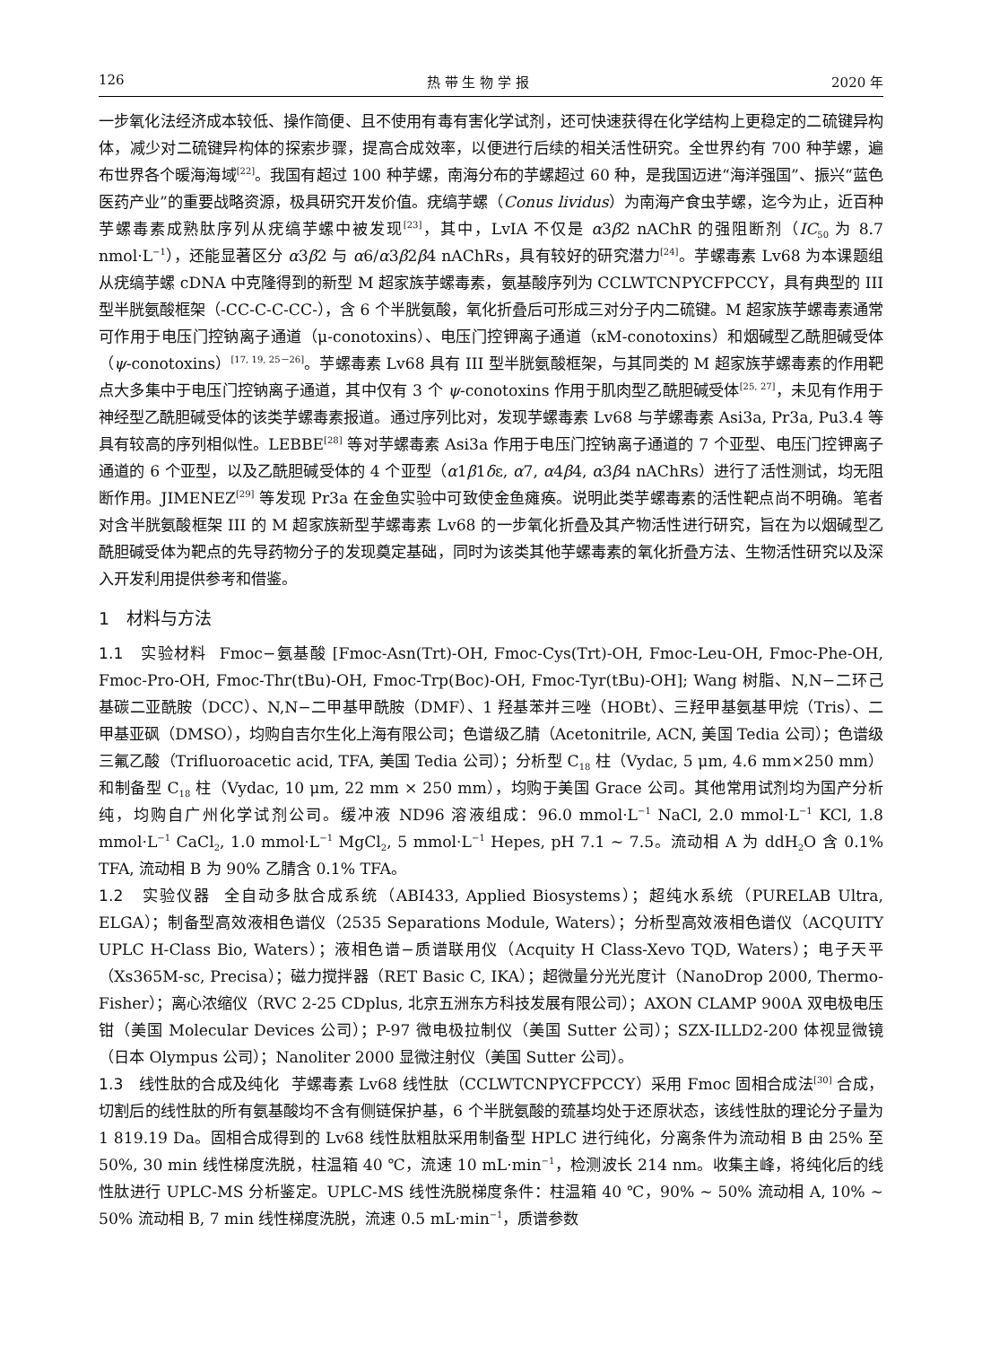126 热 带 生 物 学 报 2020 年
一步氧化法经济成本较低、操作简便、且不使用有毒有害化学试剂，还可快速获得在化学结构上更稳定的二硫键异构体，减少对二硫键异构体的探索步骤，提高合成效率，以便进行后续的相关活性研究。全世界约有 700 种芋螺，遍布世界各个暖海海域<sup>[22]</sup>。我国有超过 100 种芋螺，南海分布的芋螺超过 60 种，是我国迈进“海洋强国”、振兴“蓝色医药产业”的重要战略资源，极具研究开发价值。疣缟芋螺（Conus lividus）为南海产食虫芋螺，迄今为止，近百种芋螺毒素成熟肽序列从疣缟芋螺中被发现<sup>[23]</sup>，其中，LvIA 不仅是 α3β2 nAChR 的强阻断剂（IC<sub>50</sub> 为 8.7 nmol·L<sup>−1</sup>），还能显著区分 α3β2 与 α6/α3β2β4 nAChRs，具有较好的研究潜力<sup>[24]</sup>。芋螺毒素 Lv68 为本课题组从疣缟芋螺 cDNA 中克隆得到的新型 M 超家族芋螺毒素，氨基酸序列为 CCLWTCNPYCFPCCY，具有典型的 III 型半胱氨酸框架（-CC-C-C-CC-），含 6 个半胱氨酸，氧化折叠后可形成三对分子内二硫键。M 超家族芋螺毒素通常可作用于电压门控钠离子通道（μ-conotoxins）、电压门控钾离子通道（κM-conotoxins）和烟碱型乙酰胆碱受体（ψ-conotoxins）<sup>[17, 19, 25－26]</sup>。芋螺毒素 Lv68 具有 III 型半胱氨酸框架，与其同类的 M 超家族芋螺毒素的作用靶点大多集中于电压门控钠离子通道，其中仅有 3 个 ψ-conotoxins 作用于肌肉型乙酰胆碱受体<sup>[25, 27]</sup>，未见有作用于神经型乙酰胆碱受体的该类芋螺毒素报道。通过序列比对，发现芋螺毒素 Lv68 与芋螺毒素 Asi3a, Pr3a, Pu3.4 等具有较高的序列相似性。LEBBE<sup>[28]</sup> 等对芋螺毒素 Asi3a 作用于电压门控钠离子通道的 7 个亚型、电压门控钾离子通道的 6 个亚型，以及乙酰胆碱受体的 4 个亚型（α1β1δε, α7, α4β4, α3β4 nAChRs）进行了活性测试，均无阻断作用。JIMENEZ<sup>[29]</sup> 等发现 Pr3a 在金鱼实验中可致使金鱼瘫痪。说明此类芋螺毒素的活性靶点尚不明确。笔者对含半胱氨酸框架 III 的 M 超家族新型芋螺毒素 Lv68 的一步氧化折叠及其产物活性进行研究，旨在为以烟碱型乙酰胆碱受体为靶点的先导药物分子的发现奠定基础，同时为该类其他芋螺毒素的氧化折叠方法、生物活性研究以及深入开发利用提供参考和借鉴。
1　材料与方法
1.1　实验材料 Fmoc−氨基酸 [Fmoc-Asn(Trt)-OH, Fmoc-Cys(Trt)-OH, Fmoc-Leu-OH, Fmoc-Phe-OH, Fmoc-Pro-OH, Fmoc-Thr(tBu)-OH, Fmoc-Trp(Boc)-OH, Fmoc-Tyr(tBu)-OH]; Wang 树脂、N,N−二环己基碳二亚酰胺（DCC）、N,N−二甲基甲酰胺（DMF）、1 羟基苯并三唑（HOBt）、三羟甲基氨基甲烷（Tris）、二甲基亚砜（DMSO），均购自吉尔生化上海有限公司；色谱级乙腈（Acetonitrile, ACN, 美国 Tedia 公司）；色谱级三氟乙酸（Trifluoroacetic acid, TFA, 美国 Tedia 公司）；分析型 C<sub>18</sub> 柱（Vydac, 5 μm, 4.6 mm×250 mm）和制备型 C<sub>18</sub> 柱（Vydac, 10 μm, 22 mm × 250 mm），均购于美国 Grace 公司。其他常用试剂均为国产分析纯，均购自广州化学试剂公司。缓冲液 ND96 溶液组成：96.0 mmol·L<sup>−1</sup> NaCl, 2.0 mmol·L<sup>−1</sup> KCl, 1.8 mmol·L<sup>−1</sup> CaCl<sub>2</sub>, 1.0 mmol·L<sup>−1</sup> MgCl<sub>2</sub>, 5 mmol·L<sup>−1</sup> Hepes, pH 7.1 ~ 7.5。流动相 A 为 ddH<sub>2</sub>O 含 0.1% TFA, 流动相 B 为 90% 乙腈含 0.1% TFA。
1.2　实验仪器 全自动多肽合成系统（ABI433, Applied Biosystems）；超纯水系统（PURELAB Ultra, ELGA）；制备型高效液相色谱仪（2535 Separations Module, Waters）；分析型高效液相色谱仪（ACQUITY UPLC H-Class Bio, Waters）；液相色谱−质谱联用仪（Acquity H Class-Xevo TQD, Waters）；电子天平（Xs365M-sc, Precisa）；磁力搅拌器（RET Basic C, IKA）；超微量分光光度计（NanoDrop 2000, Thermo-Fisher）；离心浓缩仪（RVC 2-25 CDplus, 北京五洲东方科技发展有限公司）；AXON CLAMP 900A 双电极电压钳（美国 Molecular Devices 公司）；P-97 微电极拉制仪（美国 Sutter 公司）；SZX-ILLD2-200 体视显微镜（日本 Olympus 公司）；Nanoliter 2000 显微注射仪（美国 Sutter 公司）。
1.3　线性肽的合成及纯化 芋螺毒素 Lv68 线性肽（CCLWTCNPYCFPCCY）采用 Fmoc 固相合成法<sup>[30]</sup> 合成，切割后的线性肽的所有氨基酸均不含有侧链保护基，6 个半胱氨酸的巯基均处于还原状态，该线性肽的理论分子量为 1 819.19 Da。固相合成得到的 Lv68 线性肽粗肽采用制备型 HPLC 进行纯化，分离条件为流动相 B 由 25% 至 50%, 30 min 线性梯度洗脱，柱温箱 40 ℃，流速 10 mL·min<sup>−1</sup>，检测波长 214 nm。收集主峰，将纯化后的线性肽进行 UPLC-MS 分析鉴定。UPLC-MS 线性洗脱梯度条件：柱温箱 40 ℃，90% ~ 50% 流动相 A, 10% ~ 50% 流动相 B, 7 min 线性梯度洗脱，流速 0.5 mL·min<sup>−1</sup>，质谱参数